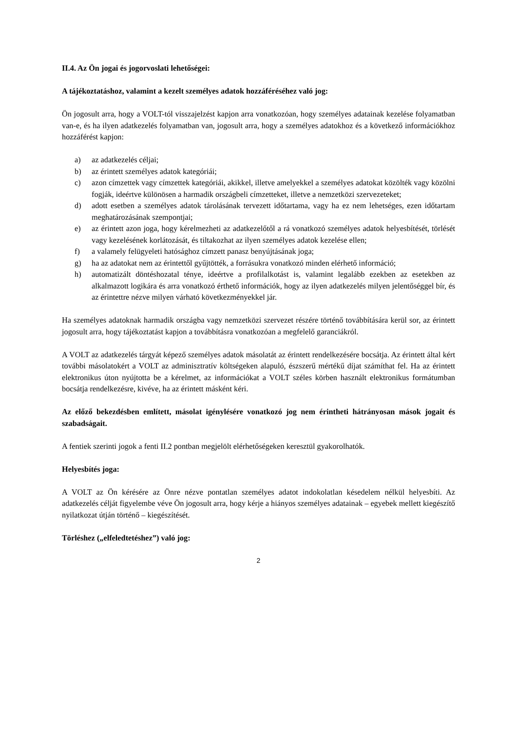II.4. Az Ön jogai és jogorvoslati lehetőségei:
A tájékoztatáshoz, valamint a kezelt személyes adatok hozzáféréséhez való jog:
Ön jogosult arra, hogy a VOLT-tól visszajelzést kapjon arra vonatkozóan, hogy személyes adatainak kezelése folyamatban van-e, és ha ilyen adatkezelés folyamatban van, jogosult arra, hogy a személyes adatokhoz és a következő információkhoz hozzáférést kapjon:
a) az adatkezelés céljai;
b) az érintett személyes adatok kategóriái;
c) azon címzettek vagy címzettek kategóriái, akikkel, illetve amelyekkel a személyes adatokat közölték vagy közölni fogják, ideértve különösen a harmadik országbeli címzetteket, illetve a nemzetközi szervezeteket;
d) adott esetben a személyes adatok tárolásának tervezett időtartama, vagy ha ez nem lehetséges, ezen időtartam meghatározásának szempontjai;
e) az érintett azon joga, hogy kérelmezheti az adatkezelőtől a rá vonatkozó személyes adatok helyesbítését, törlését vagy kezelésének korlátozását, és tiltakozhat az ilyen személyes adatok kezelése ellen;
f) a valamely felügyeleti hatósághoz címzett panasz benyújtásának joga;
g) ha az adatokat nem az érintettől gyűjtötték, a forrásukra vonatkozó minden elérhető információ;
h) automatizált döntéshozatal ténye, ideértve a profilalkotást is, valamint legalább ezekben az esetekben az alkalmazott logikára és arra vonatkozó érthető információk, hogy az ilyen adatkezelés milyen jelentőséggel bír, és az érintettre nézve milyen várható következményekkel jár.
Ha személyes adatoknak harmadik országba vagy nemzetközi szervezet részére történő továbbítására kerül sor, az érintett jogosult arra, hogy tájékoztatást kapjon a továbbításra vonatkozóan a megfelelő garanciákról.
A VOLT az adatkezelés tárgyát képező személyes adatok másolatát az érintett rendelkezésére bocsátja. Az érintett által kért további másolatokért a VOLT az adminisztratív költségeken alapuló, észszerű mértékű díjat számíthat fel. Ha az érintett elektronikus úton nyújtotta be a kérelmet, az információkat a VOLT széles körben használt elektronikus formátumban bocsátja rendelkezésre, kivéve, ha az érintett másként kéri.
Az előző bekezdésben említett, másolat igénylésére vonatkozó jog nem érintheti hátrányosan mások jogait és szabadságait.
A fentiek szerinti jogok a fenti II.2 pontban megjelölt elérhetőségeken keresztül gyakorolhatók.
Helyesbítés joga:
A VOLT az Ön kérésére az Önre nézve pontatlan személyes adatot indokolatlan késedelem nélkül helyesbíti. Az adatkezelés célját figyelembe véve Ön jogosult arra, hogy kérje a hiányos személyes adatainak – egyebek mellett kiegészítő nyilatkozat útján történő – kiegészítését.
Törléshez („elfeledtetéshez”) való jog:
2